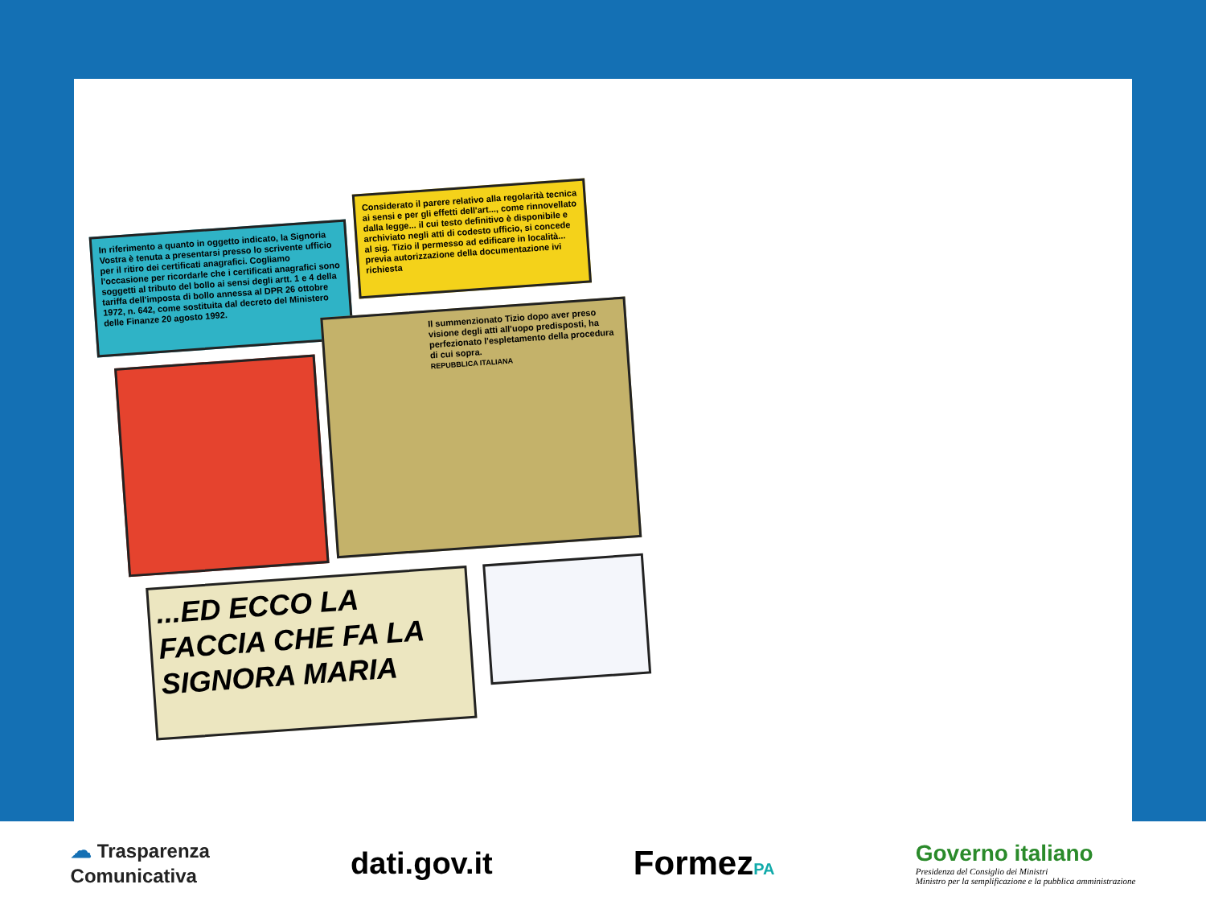In riferimento a quanto in oggetto indicato, la Signoria Vostra è tenuta a presentarsi presso lo scrivente ufficio per il ritiro dei certificati anagrafici. Cogliamo l'occasione per ricordarle che i certificati anagrafici sono soggetti al tributo del bollo ai sensi degli artt. 1 e 4 della tariffa dell'imposta di bollo annessa al DPR 26 ottobre 1972, n. 642, come sostituita dal decreto del Ministero delle Finanze 20 agosto 1992.
Considerato il parere relativo alla regolarità tecnica ai sensi e per gli effetti dell'art..., come rinnovellato dalla legge... il cui testo definitivo è disponibile e archiviato negli atti di codesto ufficio, si concede al sig. Tizio il permesso ad edificare in località... previa autorizzazione della documentazione ivi richiesta
Il summenzionato Tizio dopo aver preso visione degli atti all'uopo predisposti, ha perfezionato l'espletamento della procedura di cui sopra.
REPUBBLICA ITALIANA
...ED ECCO LA FACCIA CHE FA LA SIGNORA MARIA
☁ Trasparenza
Comunicativa
dati.gov.it FormezPA
Governo italiano
Presidenza del Consiglio dei Ministri
Ministro per la semplificazione e la pubblica amministrazione